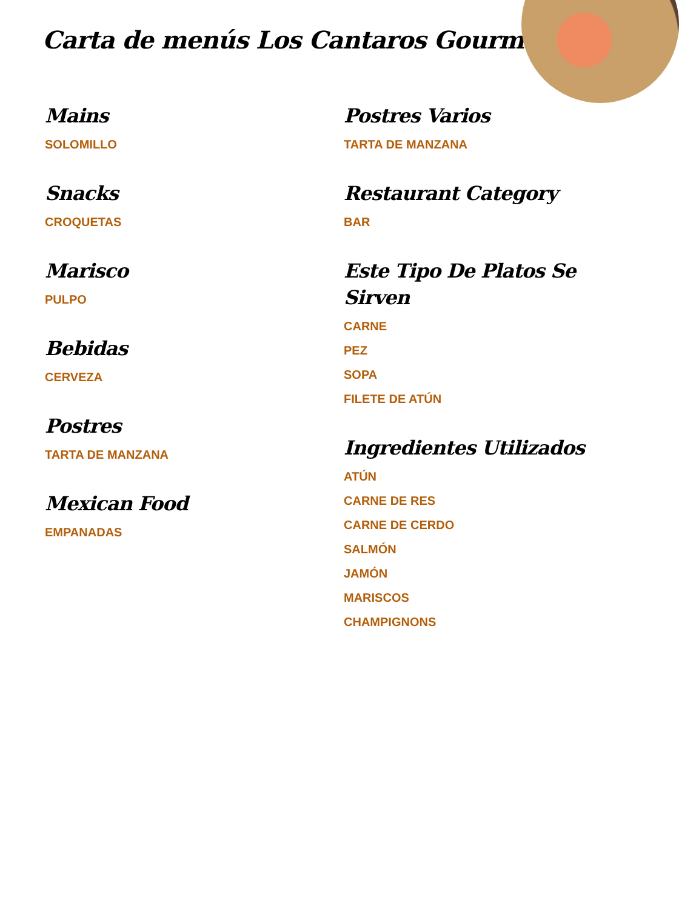Carta de menús Los Cantaros Gourmet
Mains
SOLOMILLO
Snacks
CROQUETAS
Marisco
PULPO
Bebidas
CERVEZA
Postres
TARTA DE MANZANA
Mexican Food
EMPANADAS
Postres Varios
TARTA DE MANZANA
Restaurant Category
BAR
Este Tipo De Platos Se Sirven
CARNE
PEZ
SOPA
FILETE DE ATÚN
Ingredientes Utilizados
ATÚN
CARNE DE RES
CARNE DE CERDO
SALMÓN
JAMÓN
MARISCOS
CHAMPIGNONS